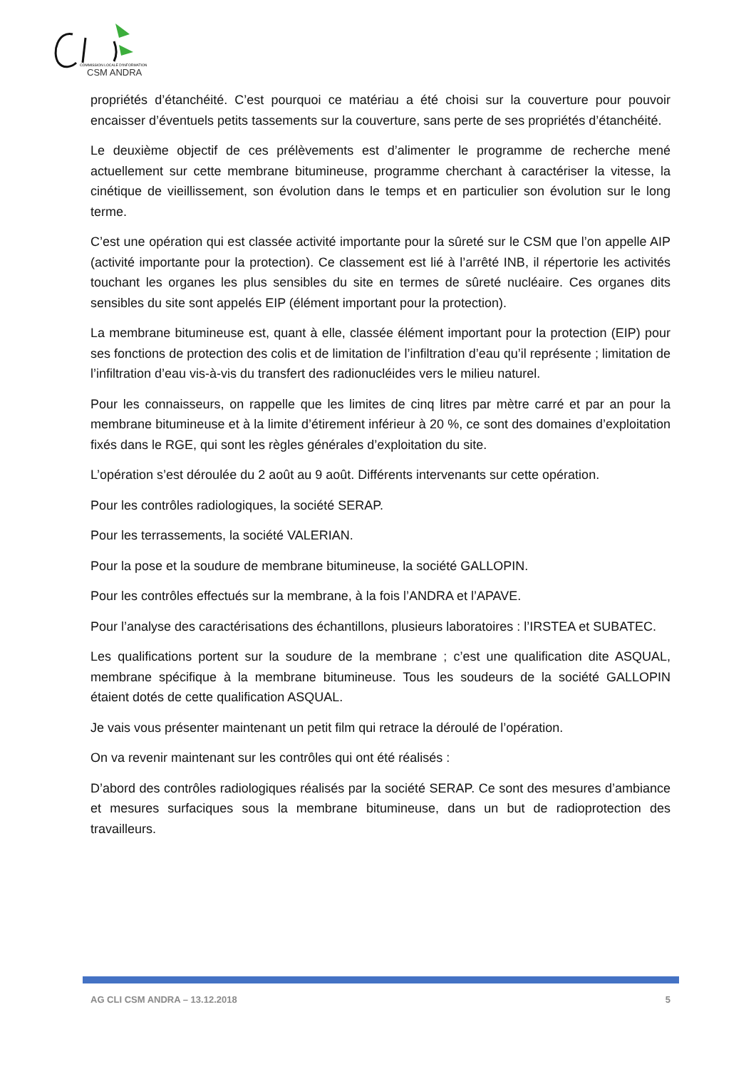COMMISSION LOCALE D'INFORMATION
CSM ANDRA
propriétés d’étanchéité. C’est pourquoi ce matériau a été choisi sur la couverture pour pouvoir encaisser d’éventuels petits tassements sur la couverture, sans perte de ses propriétés d’étanchéité.
Le deuxième objectif de ces prélèvements est d’alimenter le programme de recherche mené actuellement sur cette membrane bitumineuse, programme cherchant à caractériser la vitesse, la cinétique de vieillissement, son évolution dans le temps et en particulier son évolution sur le long terme.
C’est une opération qui est classée activité importante pour la sûreté sur le CSM que l’on appelle AIP (activité importante pour la protection). Ce classement est lié à l’arrêté INB, il répertorie les activités touchant les organes les plus sensibles du site en termes de sûreté nucléaire. Ces organes dits sensibles du site sont appelés EIP (élément important pour la protection).
La membrane bitumineuse est, quant à elle, classée élément important pour la protection (EIP) pour ses fonctions de protection des colis et de limitation de l’infiltration d’eau qu’il représente ; limitation de l’infiltration d’eau vis-à-vis du transfert des radionucléides vers le milieu naturel.
Pour les connaisseurs, on rappelle que les limites de cinq litres par mètre carré et par an pour la membrane bitumineuse et à la limite d’étirement inférieur à 20 %, ce sont des domaines d’exploitation fixés dans le RGE, qui sont les règles générales d’exploitation du site.
L’opération s’est déroulée du 2 août au 9 août. Différents intervenants sur cette opération.
Pour les contrôles radiologiques, la société SERAP.
Pour les terrassements, la société VALERIAN.
Pour la pose et la soudure de membrane bitumineuse, la société GALLOPIN.
Pour les contrôles effectués sur la membrane, à la fois l’ANDRA et l’APAVE.
Pour l’analyse des caractérisations des échantillons, plusieurs laboratoires : l’IRSTEA et SUBATEC.
Les qualifications portent sur la soudure de la membrane ; c’est une qualification dite ASQUAL, membrane spécifique à la membrane bitumineuse. Tous les soudeurs de la société GALLOPIN étaient dotés de cette qualification ASQUAL.
Je vais vous présenter maintenant un petit film qui retrace la déroulé de l’opération.
On va revenir maintenant sur les contrôles qui ont été réalisés :
D’abord des contrôles radiologiques réalisés par la société SERAP. Ce sont des mesures d’ambiance et mesures surfaciques sous la membrane bitumineuse, dans un but de radioprotection des travailleurs.
AG CLI CSM ANDRA – 13.12.2018 5